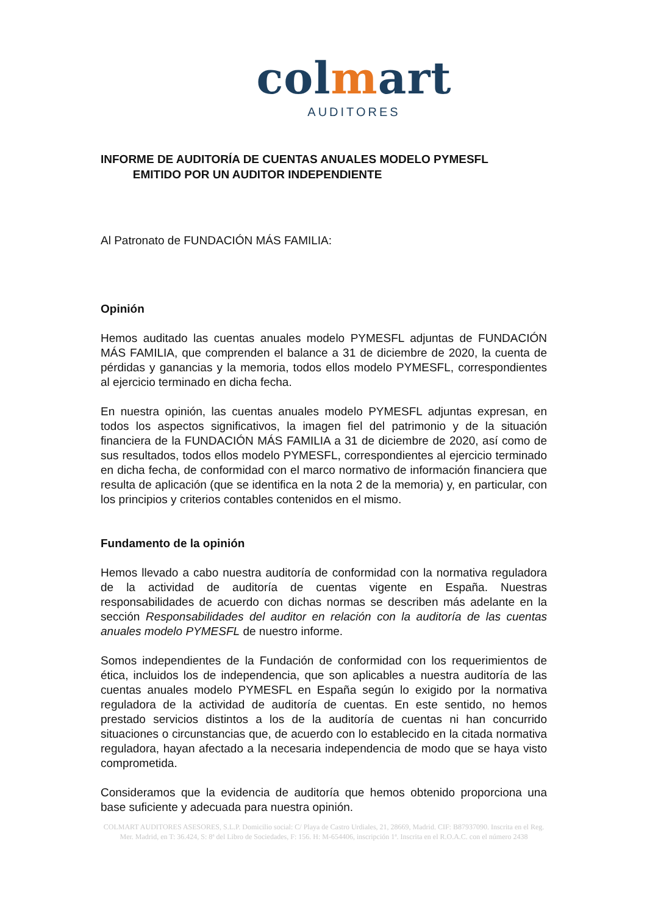colmart
AUDITORES
INFORME DE AUDITORÍA DE CUENTAS ANUALES MODELO PYMESFL
EMITIDO POR UN AUDITOR INDEPENDIENTE
Al Patronato de FUNDACIÓN MÁS FAMILIA:
Opinión
Hemos auditado las cuentas anuales modelo PYMESFL adjuntas de FUNDACIÓN MÁS FAMILIA, que comprenden el balance a 31 de diciembre de 2020, la cuenta de pérdidas y ganancias y la memoria, todos ellos modelo PYMESFL, correspondientes al ejercicio terminado en dicha fecha.
En nuestra opinión, las cuentas anuales modelo PYMESFL adjuntas expresan, en todos los aspectos significativos, la imagen fiel del patrimonio y de la situación financiera de la FUNDACIÓN MÁS FAMILIA a 31 de diciembre de 2020, así como de sus resultados, todos ellos modelo PYMESFL, correspondientes al ejercicio terminado en dicha fecha, de conformidad con el marco normativo de información financiera que resulta de aplicación (que se identifica en la nota 2 de la memoria) y, en particular, con los principios y criterios contables contenidos en el mismo.
Fundamento de la opinión
Hemos llevado a cabo nuestra auditoría de conformidad con la normativa reguladora de la actividad de auditoría de cuentas vigente en España. Nuestras responsabilidades de acuerdo con dichas normas se describen más adelante en la sección Responsabilidades del auditor en relación con la auditoría de las cuentas anuales modelo PYMESFL de nuestro informe.
Somos independientes de la Fundación de conformidad con los requerimientos de ética, incluidos los de independencia, que son aplicables a nuestra auditoría de las cuentas anuales modelo PYMESFL en España según lo exigido por la normativa reguladora de la actividad de auditoría de cuentas. En este sentido, no hemos prestado servicios distintos a los de la auditoría de cuentas ni han concurrido situaciones o circunstancias que, de acuerdo con lo establecido en la citada normativa reguladora, hayan afectado a la necesaria independencia de modo que se haya visto comprometida.
Consideramos que la evidencia de auditoría que hemos obtenido proporciona una base suficiente y adecuada para nuestra opinión.
COLMART AUDITORES ASESORES, S.L.P. Domicilio social: C/ Playa de Castro Urdiales, 21, 28669, Madrid. CIF: B87937090. Inscrita en el Reg. Mer. Madrid, en T: 36.424, S: 8ª del Libro de Sociedades, F: 156. H: M-654406, inscripción 1ª. Inscrita en el R.O.A.C. con el número 2438